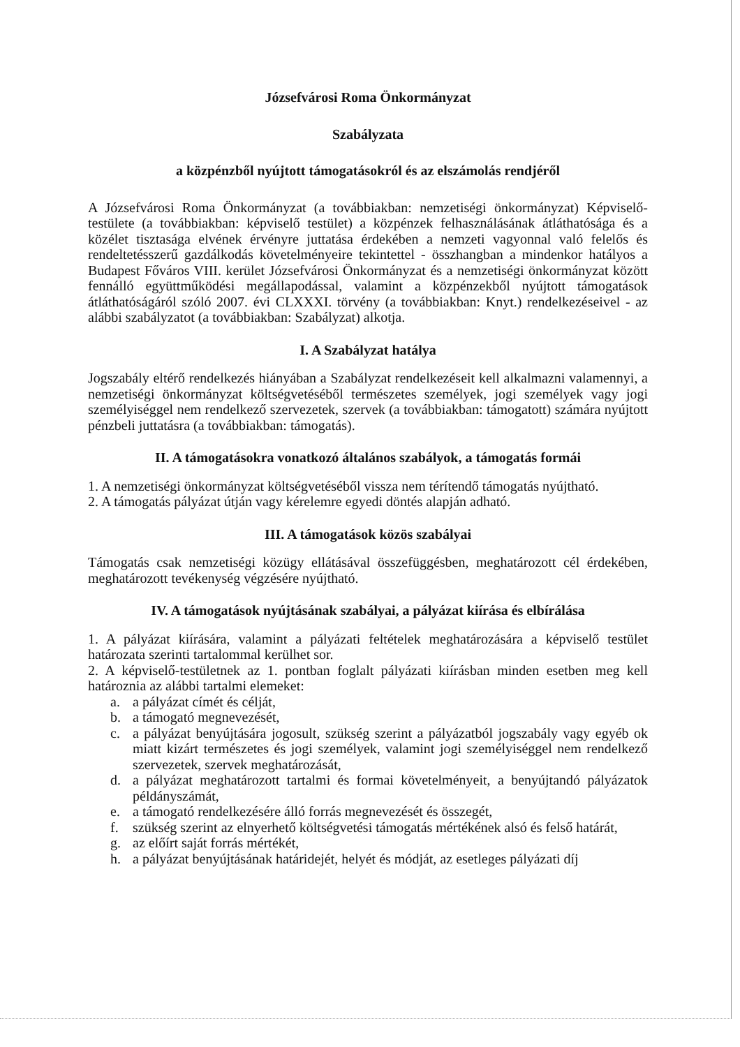Józsefvárosi Roma Önkormányzat
Szabályzata
a közpénzből nyújtott támogatásokról és az elszámolás rendjéről
A Józsefvárosi Roma Önkormányzat (a továbbiakban: nemzetiségi önkormányzat) Képviselő-testülete (a továbbiakban: képviselő testület) a közpénzek felhasználásának átláthatósága és a közélet tisztasága elvének érvényre juttatása érdekében a nemzeti vagyonnal való felelős és rendeltetésszerű gazdálkodás követelményeire tekintettel - összhangban a mindenkor hatályos a Budapest Főváros VIII. kerület Józsefvárosi Önkormányzat és a nemzetiségi önkormányzat között fennálló együttműködési megállapodással, valamint a közpénzekből nyújtott támogatások átláthatóságáról szóló 2007. évi CLXXXI. törvény (a továbbiakban: Knyt.) rendelkezéseivel - az alábbi szabályzatot (a továbbiakban: Szabályzat) alkotja.
I. A Szabályzat hatálya
Jogszabály eltérő rendelkezés hiányában a Szabályzat rendelkezéseit kell alkalmazni valamennyi, a nemzetiségi önkormányzat költségvetéséből természetes személyek, jogi személyek vagy jogi személyiséggel nem rendelkező szervezetek, szervek (a továbbiakban: támogatott) számára nyújtott pénzbeli juttatásra (a továbbiakban: támogatás).
II. A támogatásokra vonatkozó általános szabályok, a támogatás formái
1. A nemzetiségi önkormányzat költségvetéséből vissza nem térítendő támogatás nyújtható.
2. A támogatás pályázat útján vagy kérelemre egyedi döntés alapján adható.
III. A támogatások közös szabályai
Támogatás csak nemzetiségi közügy ellátásával összefüggésben, meghatározott cél érdekében, meghatározott tevékenység végzésére nyújtható.
IV. A támogatások nyújtásának szabályai, a pályázat kiírása és elbírálása
1. A pályázat kiírására, valamint a pályázati feltételek meghatározására a képviselő testület határozata szerinti tartalommal kerülhet sor.
2. A képviselő-testületnek az 1. pontban foglalt pályázati kiírásban minden esetben meg kell határoznia az alábbi tartalmi elemeket:
a. a pályázat címét és célját,
b. a támogató megnevezését,
c. a pályázat benyújtására jogosult, szükség szerint a pályázatból jogszabály vagy egyéb ok miatt kizárt természetes és jogi személyek, valamint jogi személyiséggel nem rendelkező szervezetek, szervek meghatározását,
d. a pályázat meghatározott tartalmi és formai követelményeit, a benyújtandó pályázatok példányszámát,
e. a támogató rendelkezésére álló forrás megnevezését és összegét,
f. szükség szerint az elnyerhető költségvetési támogatás mértékének alsó és felső határát,
g. az előírt saját forrás mértékét,
h. a pályázat benyújtásának határidejét, helyét és módját, az esetleges pályázati díj